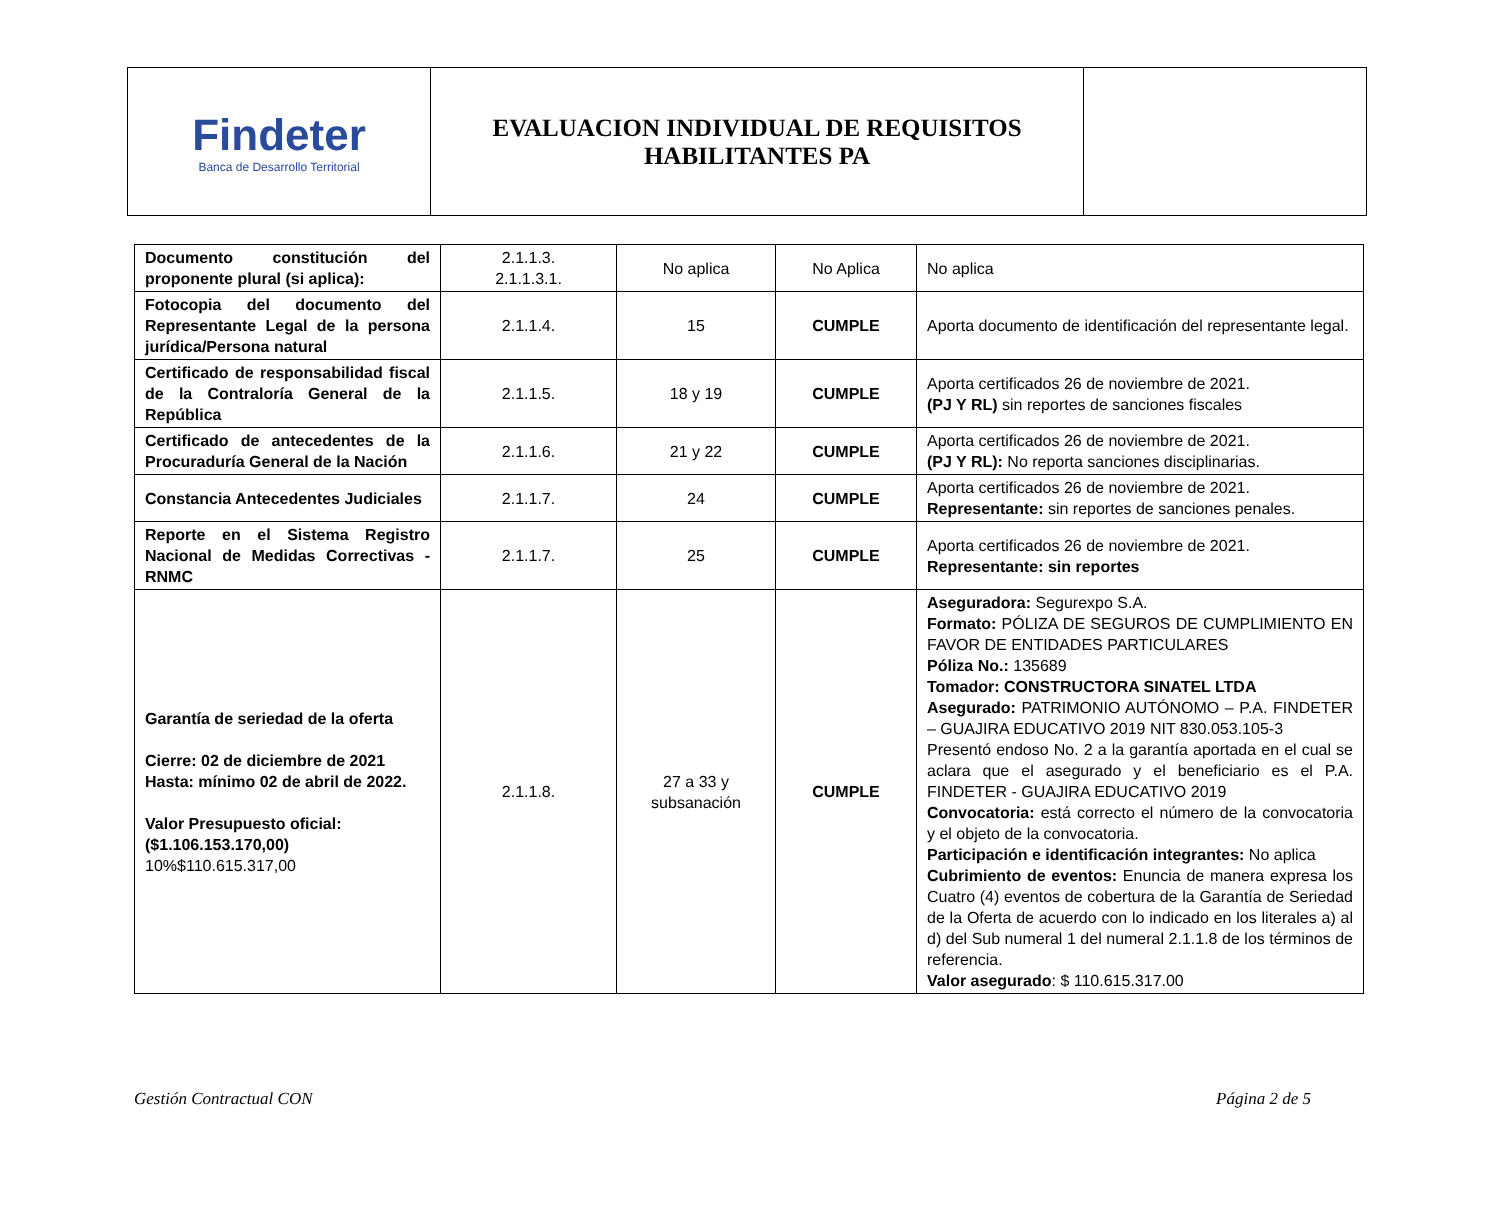| Findeter Banca de Desarrollo Territorial | EVALUACION INDIVIDUAL DE REQUISITOS HABILITANTES PA | |
| Documento constitución del proponente plural (si aplica): | 2.1.1.3. 2.1.1.3.1. | No aplica | No Aplica | No aplica |
| Fotocopia del documento del Representante Legal de la persona jurídica/Persona natural | 2.1.1.4. | 15 | CUMPLE | Aporta documento de identificación del representante legal. |
| Certificado de responsabilidad fiscal de la Contraloría General de la República | 2.1.1.5. | 18 y 19 | CUMPLE | Aporta certificados 26 de noviembre de 2021. (PJ Y RL) sin reportes de sanciones fiscales |
| Certificado de antecedentes de la Procuraduría General de la Nación | 2.1.1.6. | 21 y 22 | CUMPLE | Aporta certificados 26 de noviembre de 2021. (PJ Y RL): No reporta sanciones disciplinarias. |
| Constancia Antecedentes Judiciales | 2.1.1.7. | 24 | CUMPLE | Aporta certificados 26 de noviembre de 2021. Representante: sin reportes de sanciones penales. |
| Reporte en el Sistema Registro Nacional de Medidas Correctivas - RNMC | 2.1.1.7. | 25 | CUMPLE | Aporta certificados 26 de noviembre de 2021. Representante: sin reportes |
| Garantía de seriedad de la oferta Cierre: 02 de diciembre de 2021 Hasta: mínimo 02 de abril de 2022. Valor Presupuesto oficial: ($1.106.153.170,00) 10%$110.615.317,00 | 2.1.1.8. | 27 a 33 y subsanación | CUMPLE | Aseguradora: Segurexpo S.A. Formato: PÓLIZA DE SEGUROS DE CUMPLIMIENTO EN FAVOR DE ENTIDADES PARTICULARES Póliza No.: 135689 Tomador: CONSTRUCTORA SINATEL LTDA Asegurado: PATRIMONIO AUTÓNOMO – P.A. FINDETER – GUAJIRA EDUCATIVO 2019 NIT 830.053.105-3 Presentó endoso No. 2 a la garantía aportada en el cual se aclara que el asegurado y el beneficiario es el P.A. FINDETER - GUAJIRA EDUCATIVO 2019 Convocatoria: está correcto el número de la convocatoria y el objeto de la convocatoria. Participación e identificación integrantes: No aplica Cubrimiento de eventos: Enuncia de manera expresa los Cuatro (4) eventos de cobertura de la Garantía de Seriedad de la Oferta de acuerdo con lo indicado en los literales a) al d) del Sub numeral 1 del numeral 2.1.1.8 de los términos de referencia. Valor asegurado : $ 110.615.317.00 |
Gestión Contractual CON Página 2 de 5